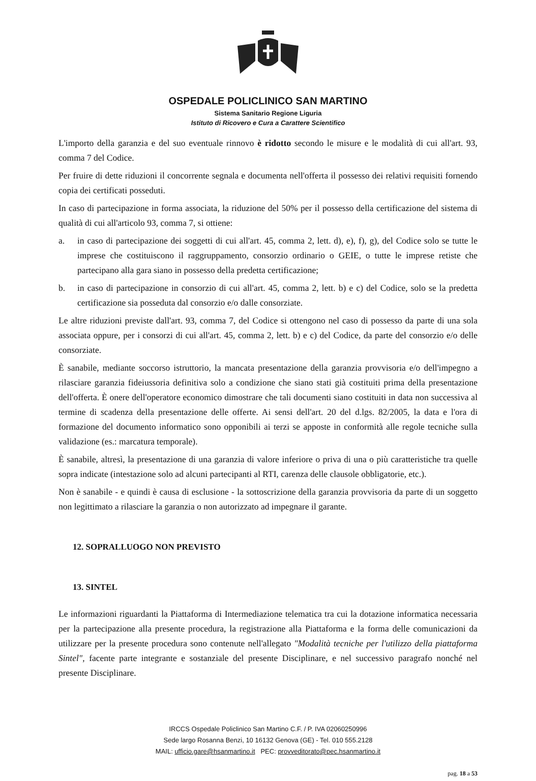OSPEDALE POLICLINICO SAN MARTINO
Sistema Sanitario Regione Liguria
Istituto di Ricovero e Cura a Carattere Scientifico
L'importo della garanzia e del suo eventuale rinnovo è ridotto secondo le misure e le modalità di cui all'art. 93, comma 7 del Codice.
Per fruire di dette riduzioni il concorrente segnala e documenta nell'offerta il possesso dei relativi requisiti fornendo copia dei certificati posseduti.
In caso di partecipazione in forma associata, la riduzione del 50% per il possesso della certificazione del sistema di qualità di cui all'articolo 93, comma 7, si ottiene:
a. in caso di partecipazione dei soggetti di cui all'art. 45, comma 2, lett. d), e), f), g), del Codice solo se tutte le imprese che costituiscono il raggruppamento, consorzio ordinario o GEIE, o tutte le imprese retiste che partecipano alla gara siano in possesso della predetta certificazione;
b. in caso di partecipazione in consorzio di cui all'art. 45, comma 2, lett. b) e c) del Codice, solo se la predetta certificazione sia posseduta dal consorzio e/o dalle consorziate.
Le altre riduzioni previste dall'art. 93, comma 7, del Codice si ottengono nel caso di possesso da parte di una sola associata oppure, per i consorzi di cui all'art. 45, comma 2, lett. b) e c) del Codice, da parte del consorzio e/o delle consorziate.
È sanabile, mediante soccorso istruttorio, la mancata presentazione della garanzia provvisoria e/o dell'impegno a rilasciare garanzia fideiussoria definitiva solo a condizione che siano stati già costituiti prima della presentazione dell'offerta. È onere dell'operatore economico dimostrare che tali documenti siano costituiti in data non successiva al termine di scadenza della presentazione delle offerte. Ai sensi dell'art. 20 del d.lgs. 82/2005, la data e l'ora di formazione del documento informatico sono opponibili ai terzi se apposte in conformità alle regole tecniche sulla validazione (es.: marcatura temporale).
È sanabile, altresì, la presentazione di una garanzia di valore inferiore o priva di una o più caratteristiche tra quelle sopra indicate (intestazione solo ad alcuni partecipanti al RTI, carenza delle clausole obbligatorie, etc.).
Non è sanabile - e quindi è causa di esclusione - la sottoscrizione della garanzia provvisoria da parte di un soggetto non legittimato a rilasciare la garanzia o non autorizzato ad impegnare il garante.
12. SOPRALLUOGO NON PREVISTO
13. SINTEL
Le informazioni riguardanti la Piattaforma di Intermediazione telematica tra cui la dotazione informatica necessaria per la partecipazione alla presente procedura, la registrazione alla Piattaforma e la forma delle comunicazioni da utilizzare per la presente procedura sono contenute nell'allegato "Modalità tecniche per l'utilizzo della piattaforma Sintel", facente parte integrante e sostanziale del presente Disciplinare, e nel successivo paragrafo nonché nel presente Disciplinare.
IRCCS Ospedale Policlinico San Martino C.F. / P. IVA 02060250996
Sede largo Rosanna Benzi, 10 16132 Genova (GE) - Tel. 010 555.2128
MAIL: ufficio.gare@hsanmartino.it PEC: provveditorato@pec.hsanmartino.it
pag. 18 a 53